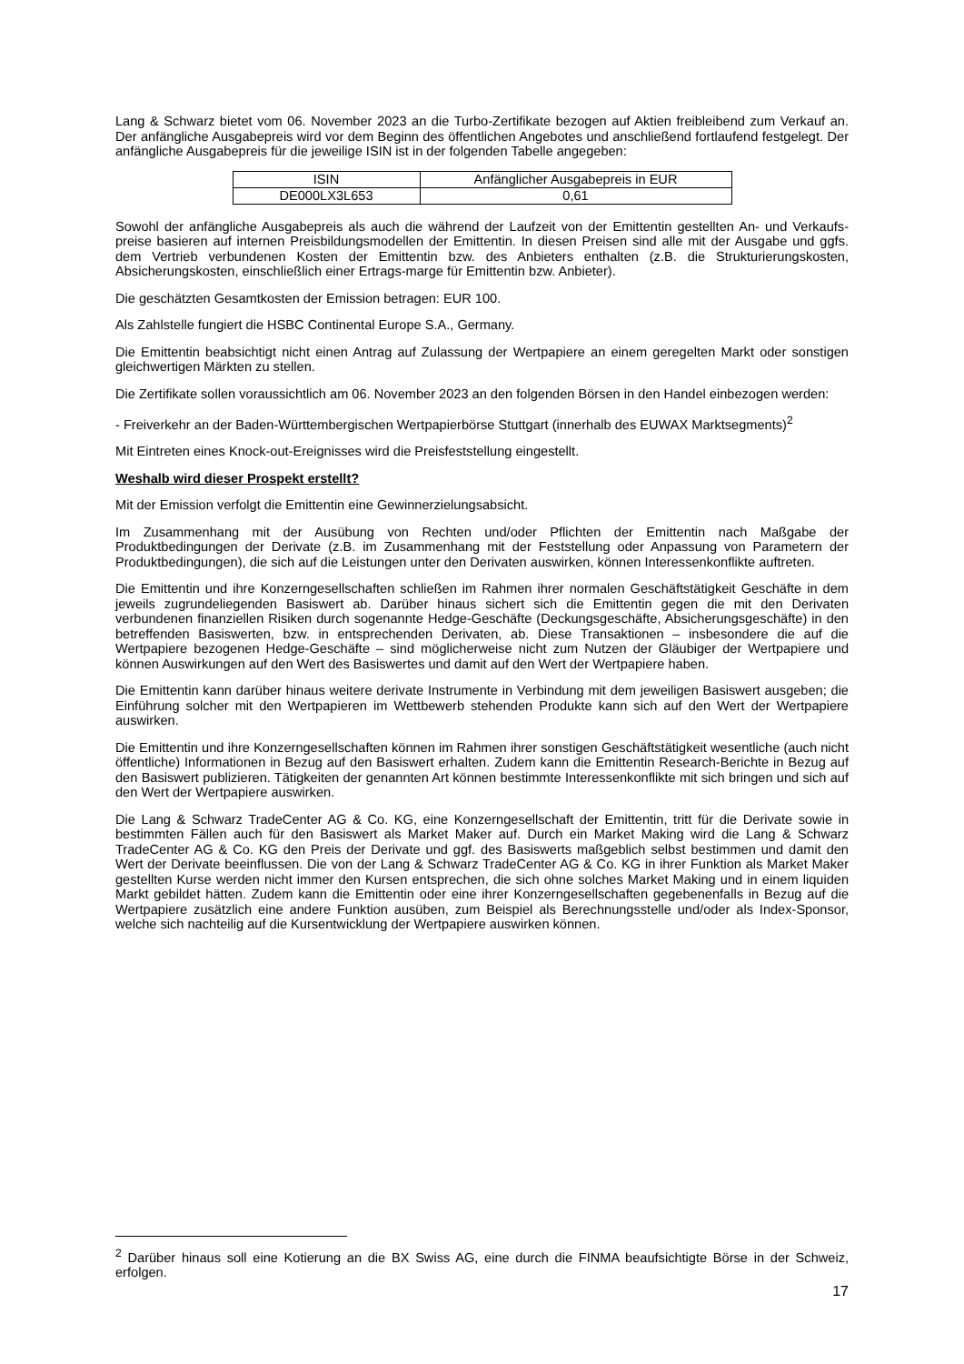Lang & Schwarz bietet vom 06. November 2023 an die Turbo-Zertifikate bezogen auf Aktien freibleibend zum Verkauf an. Der anfängliche Ausgabepreis wird vor dem Beginn des öffentlichen Angebotes und anschließend fortlaufend festgelegt. Der anfängliche Ausgabepreis für die jeweilige ISIN ist in der folgenden Tabelle angegeben:
| ISIN | Anfänglicher Ausgabepreis in EUR |
| DE000LX3L653 | 0,61 |
Sowohl der anfängliche Ausgabepreis als auch die während der Laufzeit von der Emittentin gestellten An- und Verkaufs-preise basieren auf internen Preisbildungsmodellen der Emittentin. In diesen Preisen sind alle mit der Ausgabe und ggfs. dem Vertrieb verbundenen Kosten der Emittentin bzw. des Anbieters enthalten (z.B. die Strukturierungskosten, Absicherungskosten, einschließlich einer Ertrags-marge für Emittentin bzw. Anbieter).
Die geschätzten Gesamtkosten der Emission betragen: EUR 100.
Als Zahlstelle fungiert die HSBC Continental Europe S.A., Germany.
Die Emittentin beabsichtigt nicht einen Antrag auf Zulassung der Wertpapiere an einem geregelten Markt oder sonstigen gleichwertigen Märkten zu stellen.
Die Zertifikate sollen voraussichtlich am 06. November 2023 an den folgenden Börsen in den Handel einbezogen werden:
- Freiverkehr an der Baden-Württembergischen Wertpapierbörse Stuttgart (innerhalb des EUWAX Marktsegments)<sup>2</sup>
Mit Eintreten eines Knock-out-Ereignisses wird die Preisfeststellung eingestellt.
Weshalb wird dieser Prospekt erstellt?
Mit der Emission verfolgt die Emittentin eine Gewinnerzielungsabsicht.
Im Zusammenhang mit der Ausübung von Rechten und/oder Pflichten der Emittentin nach Maßgabe der Produktbedingungen der Derivate (z.B. im Zusammenhang mit der Feststellung oder Anpassung von Parametern der Produktbedingungen), die sich auf die Leistungen unter den Derivaten auswirken, können Interessenkonflikte auftreten.
Die Emittentin und ihre Konzerngesellschaften schließen im Rahmen ihrer normalen Geschäftstätigkeit Geschäfte in dem jeweils zugrundeliegenden Basiswert ab. Darüber hinaus sichert sich die Emittentin gegen die mit den Derivaten verbundenen finanziellen Risiken durch sogenannte Hedge-Geschäfte (Deckungsgeschäfte, Absicherungsgeschäfte) in den betreffenden Basiswerten, bzw. in entsprechenden Derivaten, ab. Diese Transaktionen – insbesondere die auf die Wertpapiere bezogenen Hedge-Geschäfte – sind möglicherweise nicht zum Nutzen der Gläubiger der Wertpapiere und können Auswirkungen auf den Wert des Basiswertes und damit auf den Wert der Wertpapiere haben.
Die Emittentin kann darüber hinaus weitere derivate Instrumente in Verbindung mit dem jeweiligen Basiswert ausgeben; die Einführung solcher mit den Wertpapieren im Wettbewerb stehenden Produkte kann sich auf den Wert der Wertpapiere auswirken.
Die Emittentin und ihre Konzerngesellschaften können im Rahmen ihrer sonstigen Geschäftstätigkeit wesentliche (auch nicht öffentliche) Informationen in Bezug auf den Basiswert erhalten. Zudem kann die Emittentin Research-Berichte in Bezug auf den Basiswert publizieren. Tätigkeiten der genannten Art können bestimmte Interessenkonflikte mit sich bringen und sich auf den Wert der Wertpapiere auswirken.
Die Lang & Schwarz TradeCenter AG & Co. KG, eine Konzerngesellschaft der Emittentin, tritt für die Derivate sowie in bestimmten Fällen auch für den Basiswert als Market Maker auf. Durch ein Market Making wird die Lang & Schwarz TradeCenter AG & Co. KG den Preis der Derivate und ggf. des Basiswerts maßgeblich selbst bestimmen und damit den Wert der Derivate beeinflussen. Die von der Lang & Schwarz TradeCenter AG & Co. KG in ihrer Funktion als Market Maker gestellten Kurse werden nicht immer den Kursen entsprechen, die sich ohne solches Market Making und in einem liquiden Markt gebildet hätten. Zudem kann die Emittentin oder eine ihrer Konzerngesellschaften gegebenenfalls in Bezug auf die Wertpapiere zusätzlich eine andere Funktion ausüben, zum Beispiel als Berechnungsstelle und/oder als Index-Sponsor, welche sich nachteilig auf die Kursentwicklung der Wertpapiere auswirken können.
<sup>2</sup> Darüber hinaus soll eine Kotierung an die BX Swiss AG, eine durch die FINMA beaufsichtigte Börse in der Schweiz, erfolgen.
17